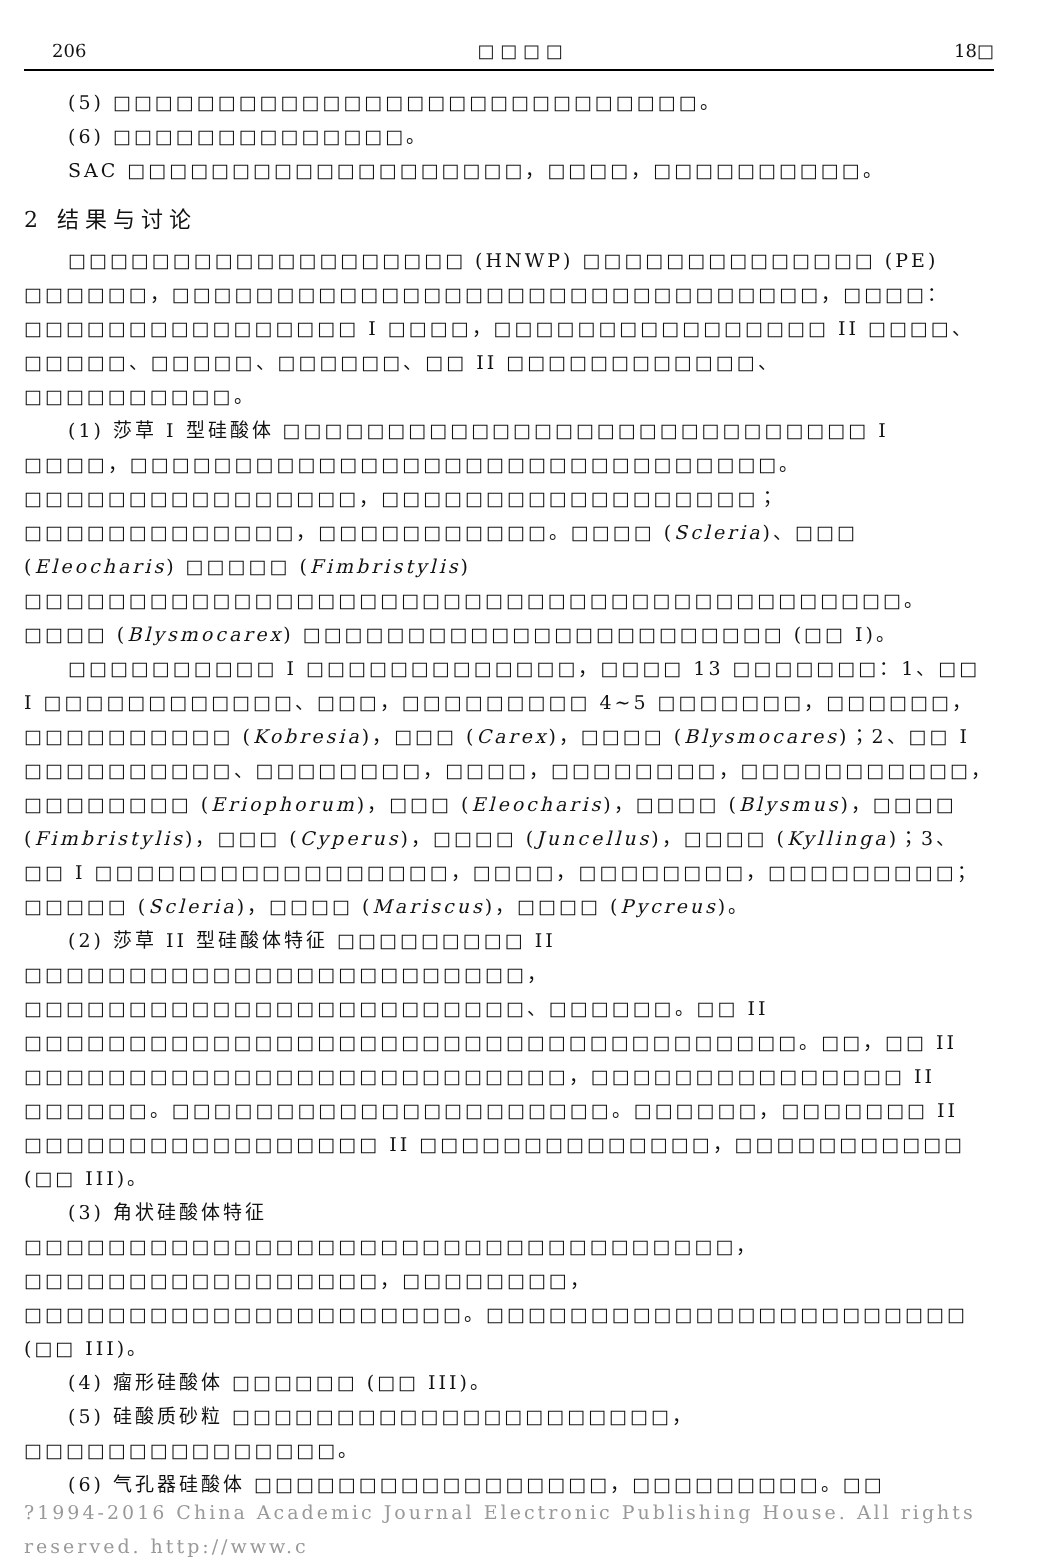206 □ □ □ □ 18□
(5) □□□□□□□□□□□□□□□□□□□□□□□□□□□□。
(6) □□□□□□□□□□□□□□。
SAC □□□□□□□□□□□□□□□□□□□，□□□□，□□□□□□□□□□。
2 结果与讨论
□□□□□□□□□□□□□□□□□□□ (HNWP) □□□□□□□□□□□□□□ (PE) □□□□□□，□□□□□□□□□□□□□□□□□□□□□□□□□□□□□□□，□□□□：□□□□□□□□□□□□□□□□ I □□□□，□□□□□□□□□□□□□□□□ II □□□□、□□□□□、□□□□□、□□□□□□、□□ II □□□□□□□□□□□□、□□□□□□□□□□。
(1) 莎草 I 型硅酸体 □□□□□□□□□□□□□□□□□□□□□□□□□□□□ I □□□□，□□□□□□□□□□□□□□□□□□□□□□□□□□□□□□□。□□□□□□□□□□□□□□□□，□□□□□□□□□□□□□□□□□□；□□□□□□□□□□□□□，□□□□□□□□□□□。□□□□ (Scleria)、□□□ (Eleocharis) □□□□□ (Fimbristylis) □□□□□□□□□□□□□□□□□□□□□□□□□□□□□□□□□□□□□□□□□□。□□□□ (Blysmocarex) □□□□□□□□□□□□□□□□□□□□□□□ (□□ I)。
□□□□□□□□□□ I □□□□□□□□□□□□□，□□□□ 13 □□□□□□□：1、□□ I □□□□□□□□□□□□、□□□，□□□□□□□□□ 4~5 □□□□□□□，□□□□□□，□□□□□□□□□□ (Kobresia)，□□□ (Carex)，□□□□ (Blysmocares)；2、□□ I □□□□□□□□□□、□□□□□□□□，□□□□，□□□□□□□□，□□□□□□□□□□□，□□□□□□□□ (Eriophorum)，□□□ (Eleocharis)，□□□□ (Blysmus)，□□□□ (Fimbristylis)，□□□ (Cyperus)，□□□□ (Juncellus)，□□□□ (Kyllinga)；3、□□ I □□□□□□□□□□□□□□□□□，□□□□，□□□□□□□□，□□□□□□□□□；□□□□□ (Scleria)，□□□□ (Mariscus)，□□□□ (Pycreus)。
(2) 莎草 II 型硅酸体特征 □□□□□□□□□ II □□□□□□□□□□□□□□□□□□□□□□□□，□□□□□□□□□□□□□□□□□□□□□□□□、□□□□□□。□□ II □□□□□□□□□□□□□□□□□□□□□□□□□□□□□□□□□□□□□。□□，□□ II □□□□□□□□□□□□□□□□□□□□□□□□□□，□□□□□□□□□□□□□□□ II □□□□□□。□□□□□□□□□□□□□□□□□□□□□。□□□□□□，□□□□□□□ II □□□□□□□□□□□□□□□□□ II □□□□□□□□□□□□□□，□□□□□□□□□□□ (□□ III)。
(3) 角状硅酸体特征 □□□□□□□□□□□□□□□□□□□□□□□□□□□□□□□□□□，□□□□□□□□□□□□□□□□□，□□□□□□□□，□□□□□□□□□□□□□□□□□□□□□。□□□□□□□□□□□□□□□□□□□□□□□ (□□ III)。
(4) 瘤形硅酸体 □□□□□□ (□□ III)。
(5) 硅酸质砂粒 □□□□□□□□□□□□□□□□□□□□□，□□□□□□□□□□□□□□□。
(6) 气孔器硅酸体 □□□□□□□□□□□□□□□□□，□□□□□□□□□。□□
?1994-2016 China Academic Journal Electronic Publishing House. All rights reserved. http://www.c